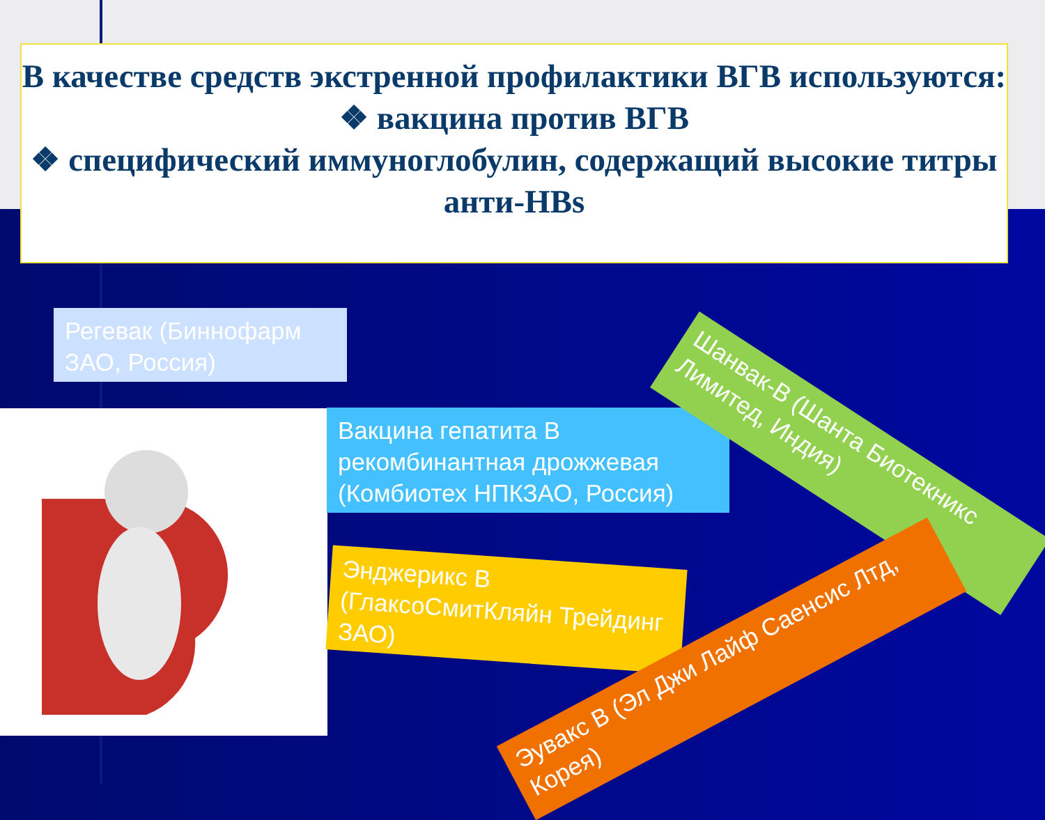В качестве средств экстренной профилактики ВГВ используются:
❖ вакцина против ВГВ
❖ специфический иммуноглобулин, содержащий высокие титры анти-HBs
Регевак (Биннофарм ЗАО, Россия)
Вакцина гепатита В рекомбинантная дрожжевая (Комбиотех НПКЗАО, Россия)
Энджерикс В (ГлаксоСмитКляйн Трейдинг ЗАО)
Шанвак-В (Шанта Биотекникс Лимитед, Индия)
Эувакс В (Эл Джи Лайф Саенсис Лтд, Корея)